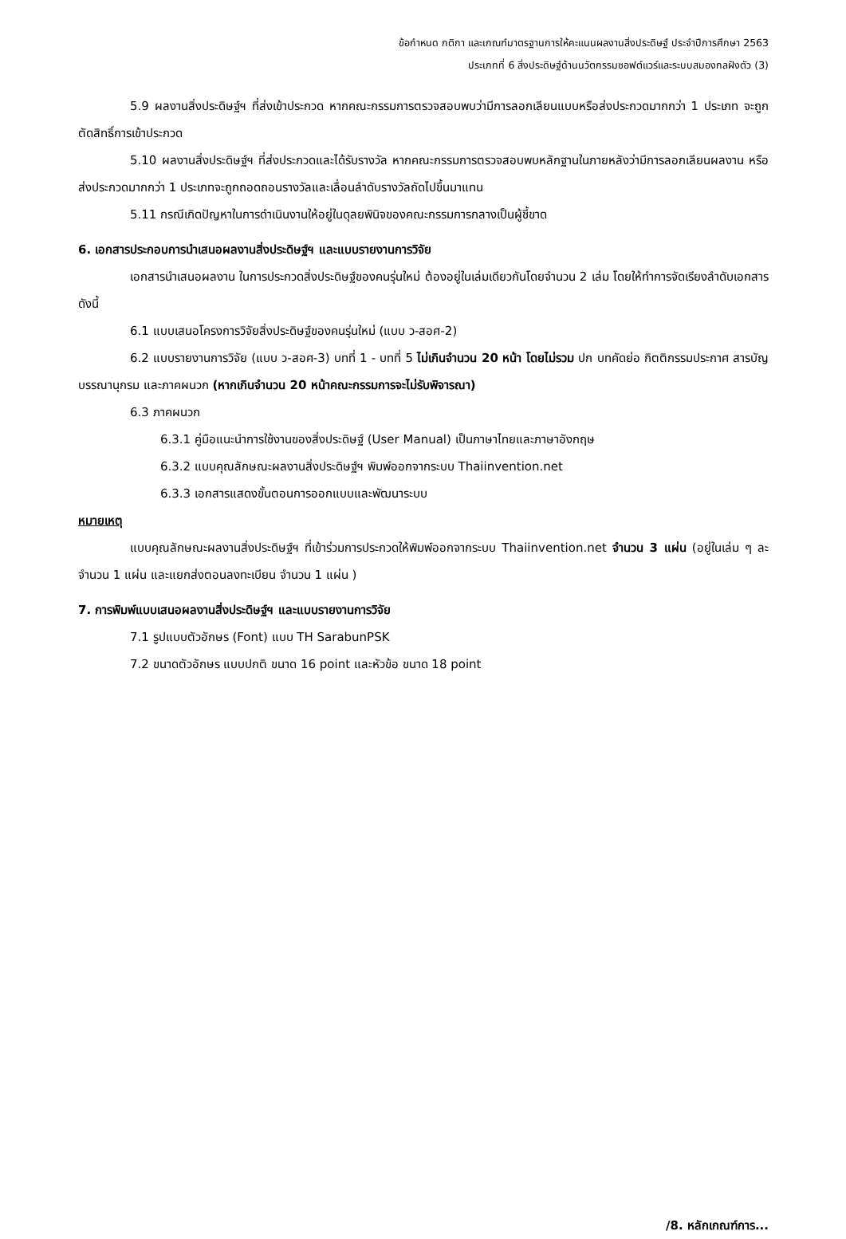ข้อกำหนด กติกา และเกณฑ์มาตรฐานการให้คะแนนผลงานสิ่งประดิษฐ์ ประจำปีการศึกษา 2563
ประเภทที่ 6 สิ่งประดิษฐ์ด้านนวัตกรรมซอฟต์แวร์และระบบสมองกลฝังตัว (3)
5.9 ผลงานสิ่งประดิษฐ์ฯ ที่ส่งเข้าประกวด หากคณะกรรมการตรวจสอบพบว่ามีการลอกเลียนแบบหรือส่งประกวดมากกว่า 1 ประเภท จะถูกตัดสิทธิ์การเข้าประกวด
5.10 ผลงานสิ่งประดิษฐ์ฯ ที่ส่งประกวดและได้รับรางวัล หากคณะกรรมการตรวจสอบพบหลักฐานในภายหลังว่ามีการลอกเลียนผลงาน หรือ ส่งประกวดมากกว่า 1 ประเภทจะถูกถอดถอนรางวัลและเลื่อนลำดับรางวัลถัดไปขึ้นมาแทน
5.11 กรณีเกิดปัญหาในการดำเนินงานให้อยู่ในดุลยพินิจของคณะกรรมการกลางเป็นผู้ชี้ขาด
6. เอกสารประกอบการนำเสนอผลงานสิ่งประดิษฐ์ฯ และแบบรายงานการวิจัย
เอกสารนำเสนอผลงาน ในการประกวดสิ่งประดิษฐ์ของคนรุ่นใหม่ ต้องอยู่ในเล่มเดียวกันโดยจำนวน 2 เล่ม โดยให้ทำการจัดเรียงลำดับเอกสารดังนี้
6.1 แบบเสนอโครงการวิจัยสิ่งประดิษฐ์ของคนรุ่นใหม่ (แบบ ว-สอศ-2)
6.2 แบบรายงานการวิจัย (แบบ ว-สอศ-3) บทที่ 1 - บทที่ 5 ไม่เกินจำนวน 20 หน้า โดยไม่รวม ปก บทคัดย่อ กิตติกรรมประกาศ สารบัญ บรรณานุกรม และภาคผนวก (หากเกินจำนวน 20 หน้าคณะกรรมการจะไม่รับพิจารณา)
6.3 ภาคผนวก
6.3.1 คู่มือแนะนำการใช้งานของสิ่งประดิษฐ์ (User Manual) เป็นภาษาไทยและภาษาอังกฤษ
6.3.2 แบบคุณลักษณะผลงานสิ่งประดิษฐ์ฯ พิมพ์ออกจากระบบ Thaiinvention.net
6.3.3 เอกสารแสดงขั้นตอนการออกแบบและพัฒนาระบบ
หมายเหตุ
แบบคุณลักษณะผลงานสิ่งประดิษฐ์ฯ ที่เข้าร่วมการประกวดให้พิมพ์ออกจากระบบ Thaiinvention.net จำนวน 3 แผ่น (อยู่ในเล่ม ๆ ละ จำนวน 1 แผ่น และแยกส่งตอนลงทะเบียน จำนวน 1 แผ่น )
7. การพิมพ์แบบเสนอผลงานสิ่งประดิษฐ์ฯ และแบบรายงานการวิจัย
7.1 รูปแบบตัวอักษร (Font) แบบ TH SarabunPSK
7.2 ขนาดตัวอักษร แบบปกติ ขนาด 16 point และหัวข้อ ขนาด 18 point
/8. หลักเกณฑ์การ...